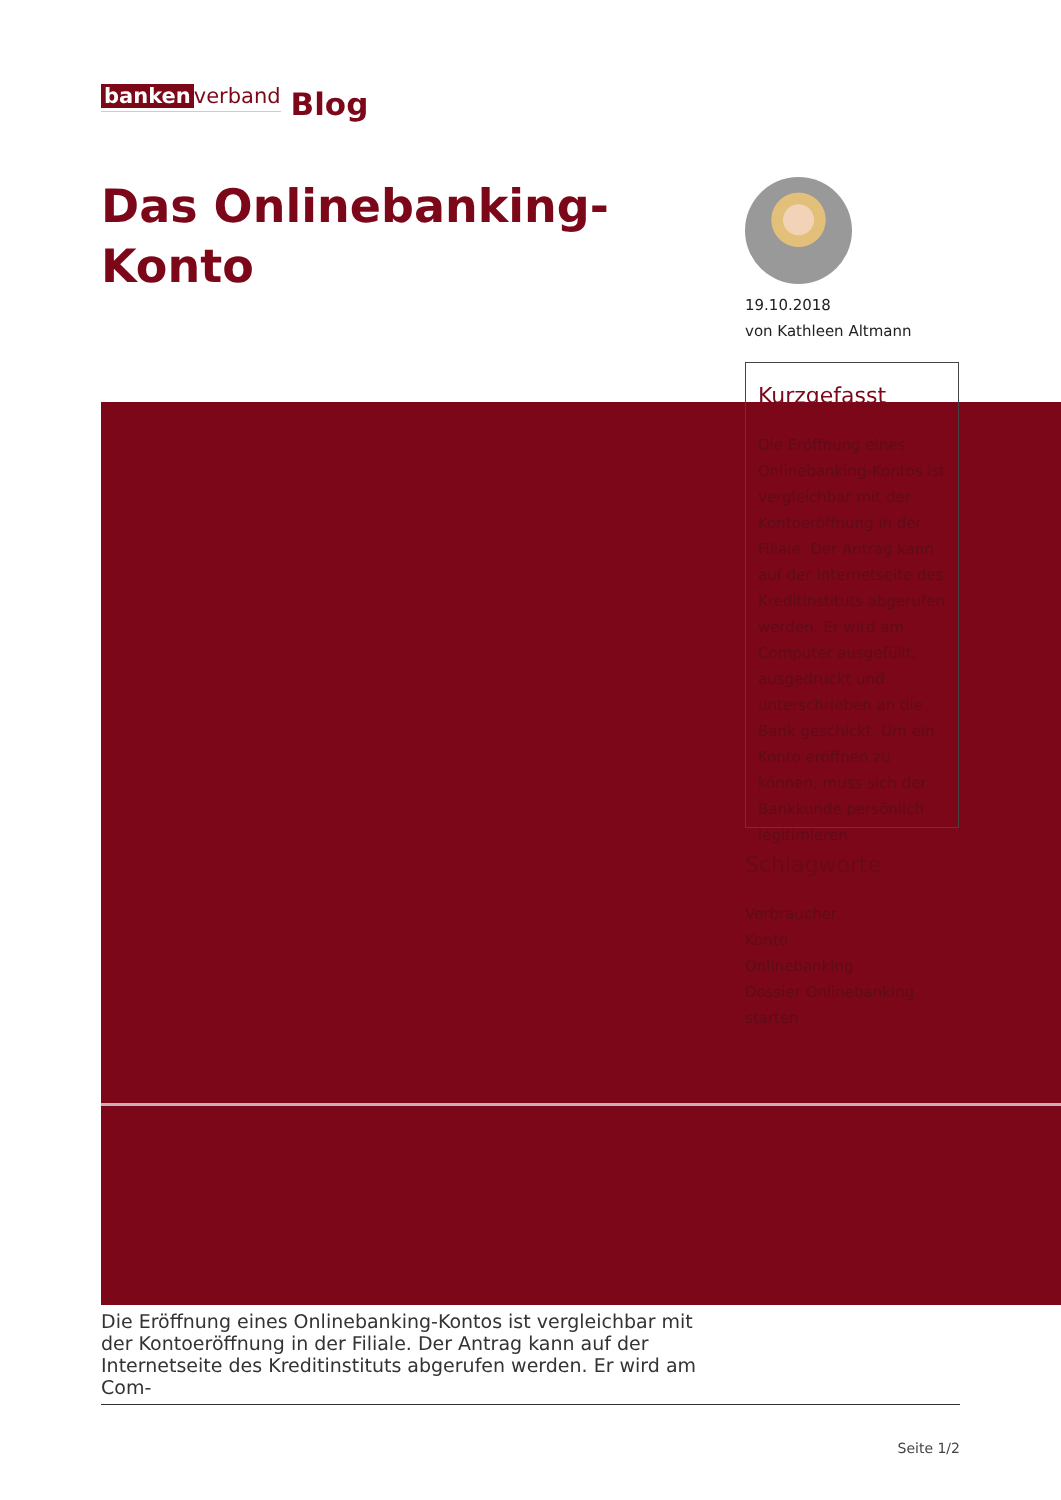banken verband
Blog
Das Onlinebanking-
Konto
19.10.2018
von Kathleen Altmann
Kurzgefasst
Die Eröffnung eines Onlinebanking-Kontos ist vergleichbar mit der Kontoeröffnung in der Filiale. Der Antrag kann auf der Internetseite des Kreditinstituts abgerufen werden. Er wird am Computer ausgefüllt, ausgedruckt und unterschrieben an die Bank geschickt. Um ein Konto eröffnen zu können, muss sich der Bankkunde persönlich legitimieren.
Schlagworte
Verbraucher
Konto
Onlinebanking
Dossier Onlinebanking starten
Die Eröffnung eines Onlinebanking-Kontos ist vergleichbar mit der Kontoeröffnung in der Filiale. Der Antrag kann auf der Inter­netseite des Kreditinstituts abgerufen werden. Er wird am Com-
Seite 1/2